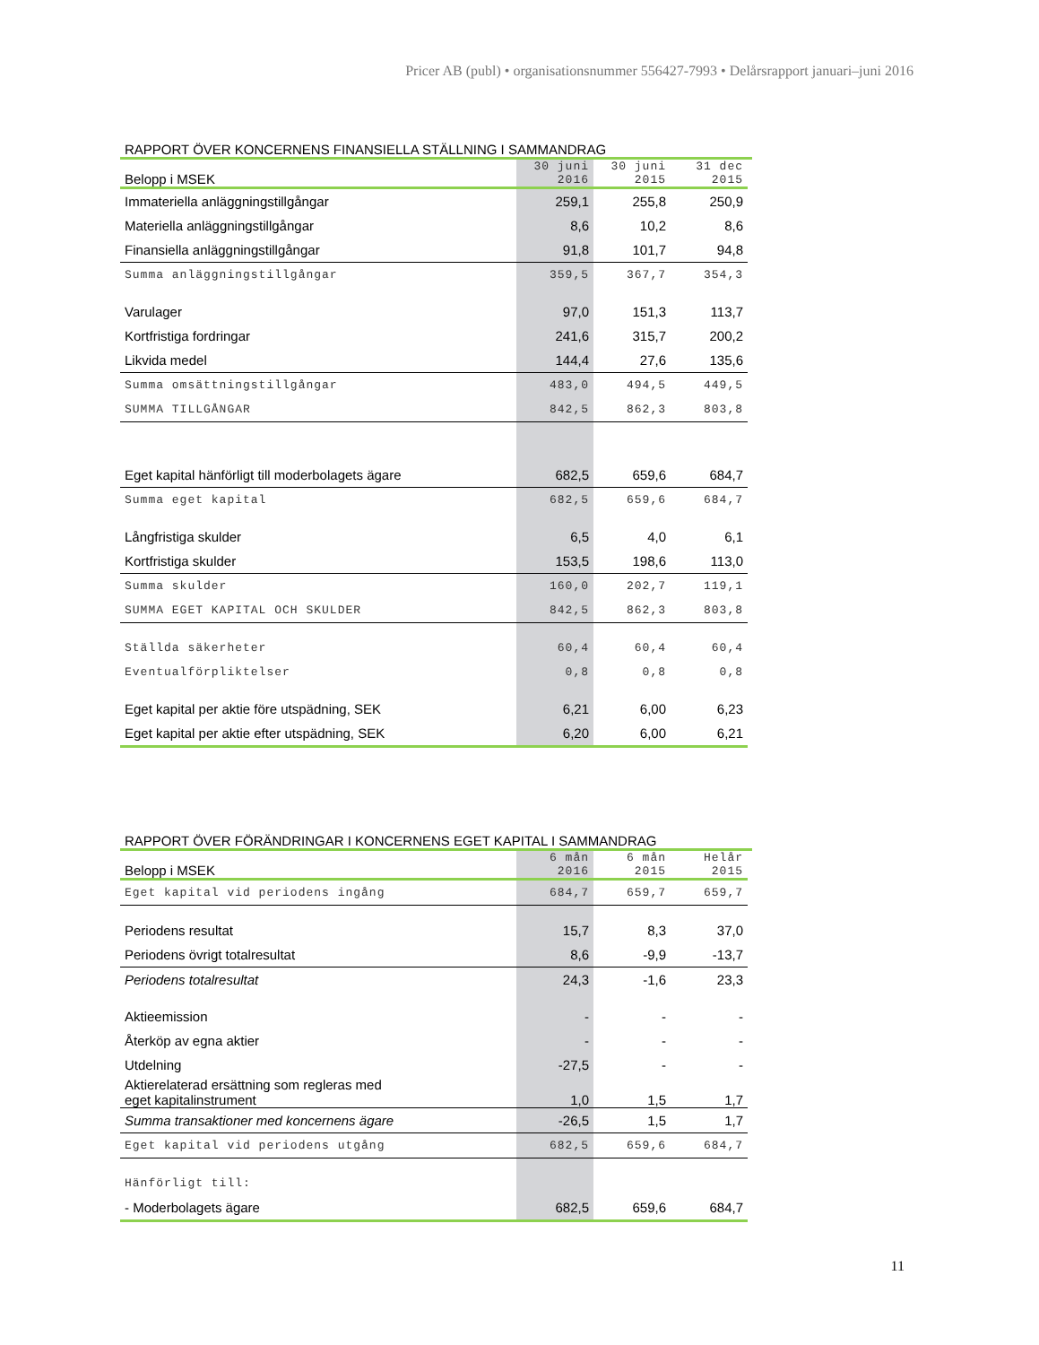Pricer AB (publ) • organisationsnummer 556427-7993 • Delårsrapport januari–juni 2016
RAPPORT ÖVER KONCERNENS FINANSIELLA STÄLLNING I SAMMANDRAG
| Belopp i MSEK | 30 juni 2016 | 30 juni 2015 | 31 dec 2015 |
| --- | --- | --- | --- |
| Immateriella anläggningstillgångar | 259,1 | 255,8 | 250,9 |
| Materiella anläggningstillgångar | 8,6 | 10,2 | 8,6 |
| Finansiella anläggningstillgångar | 91,8 | 101,7 | 94,8 |
| Summa anläggningstillgångar | 359,5 | 367,7 | 354,3 |
| Varulager | 97,0 | 151,3 | 113,7 |
| Kortfristiga fordringar | 241,6 | 315,7 | 200,2 |
| Likvida medel | 144,4 | 27,6 | 135,6 |
| Summa omsättningstillgångar | 483,0 | 494,5 | 449,5 |
| SUMMA TILLGÅNGAR | 842,5 | 862,3 | 803,8 |
| Eget kapital hänförligt till moderbolagets ägare | 682,5 | 659,6 | 684,7 |
| Summa eget kapital | 682,5 | 659,6 | 684,7 |
| Långfristiga skulder | 6,5 | 4,0 | 6,1 |
| Kortfristiga skulder | 153,5 | 198,6 | 113,0 |
| Summa skulder | 160,0 | 202,7 | 119,1 |
| SUMMA EGET KAPITAL OCH SKULDER | 842,5 | 862,3 | 803,8 |
| Ställda säkerheter | 60,4 | 60,4 | 60,4 |
| Eventualförpliktelser | 0,8 | 0,8 | 0,8 |
| Eget kapital per aktie före utspädning, SEK | 6,21 | 6,00 | 6,23 |
| Eget kapital per aktie efter utspädning, SEK | 6,20 | 6,00 | 6,21 |
RAPPORT ÖVER FÖRÄNDRINGAR I KONCERNENS EGET KAPITAL I SAMMANDRAG
| Belopp i MSEK | 6 mån 2016 | 6 mån 2015 | Helår 2015 |
| --- | --- | --- | --- |
| Eget kapital vid periodens ingång | 684,7 | 659,7 | 659,7 |
| Periodens resultat | 15,7 | 8,3 | 37,0 |
| Periodens övrigt totalresultat | 8,6 | -9,9 | -13,7 |
| Periodens totalresultat | 24,3 | -1,6 | 23,3 |
| Aktieemission | - | - | - |
| Återköp av egna aktier | - | - | - |
| Utdelning | -27,5 | - | - |
| Aktierelaterad ersättning som regleras med eget kapitalinstrument | 1,0 | 1,5 | 1,7 |
| Summa transaktioner med koncernens ägare | -26,5 | 1,5 | 1,7 |
| Eget kapital vid periodens utgång | 682,5 | 659,6 | 684,7 |
| Hänförligt till: | | | |
| - Moderbolagets ägare | 682,5 | 659,6 | 684,7 |
11